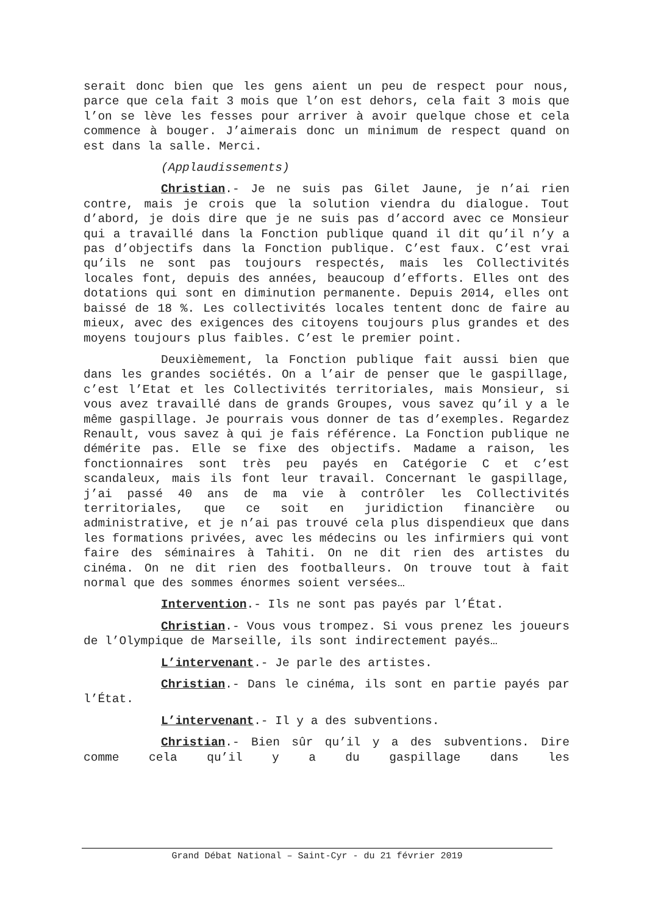serait donc bien que les gens aient un peu de respect pour nous, parce que cela fait 3 mois que l’on est dehors, cela fait 3 mois que l’on se lève les fesses pour arriver à avoir quelque chose et cela commence à bouger. J’aimerais donc un minimum de respect quand on est dans la salle. Merci.
(Applaudissements)
Christian.- Je ne suis pas Gilet Jaune, je n’ai rien contre, mais je crois que la solution viendra du dialogue. Tout d’abord, je dois dire que je ne suis pas d’accord avec ce Monsieur qui a travaillé dans la Fonction publique quand il dit qu’il n’y a pas d’objectifs dans la Fonction publique. C’est faux. C’est vrai qu’ils ne sont pas toujours respectés, mais les Collectivités locales font, depuis des années, beaucoup d’efforts. Elles ont des dotations qui sont en diminution permanente. Depuis 2014, elles ont baissé de 18 %. Les collectivités locales tentent donc de faire au mieux, avec des exigences des citoyens toujours plus grandes et des moyens toujours plus faibles. C’est le premier point.
Deuxièmement, la Fonction publique fait aussi bien que dans les grandes sociétés. On a l’air de penser que le gaspillage, c’est l’Etat et les Collectivités territoriales, mais Monsieur, si vous avez travaillé dans de grands Groupes, vous savez qu’il y a le même gaspillage. Je pourrais vous donner de tas d’exemples. Regardez Renault, vous savez à qui je fais référence. La Fonction publique ne démérite pas. Elle se fixe des objectifs. Madame a raison, les fonctionnaires sont très peu payés en Catégorie C et c’est scandaleux, mais ils font leur travail. Concernant le gaspillage, j’ai passé 40 ans de ma vie à contrôler les Collectivités territoriales, que ce soit en juridiction financière ou administrative, et je n’ai pas trouvé cela plus dispendieux que dans les formations privées, avec les médecins ou les infirmiers qui vont faire des séminaires à Tahiti. On ne dit rien des artistes du cinéma. On ne dit rien des footballeurs. On trouve tout à fait normal que des sommes énormes soient versées…
Intervention.- Ils ne sont pas payés par l’État.
Christian.- Vous vous trompez. Si vous prenez les joueurs de l’Olympique de Marseille, ils sont indirectement payés…
L’intervenant.- Je parle des artistes.
Christian.- Dans le cinéma, ils sont en partie payés par l’État.
L’intervenant.- Il y a des subventions.
Christian.- Bien sûr qu’il y a des subventions. Dire comme cela qu’il y a du gaspillage dans les
Grand Débat National – Saint-Cyr - du 21 février 2019